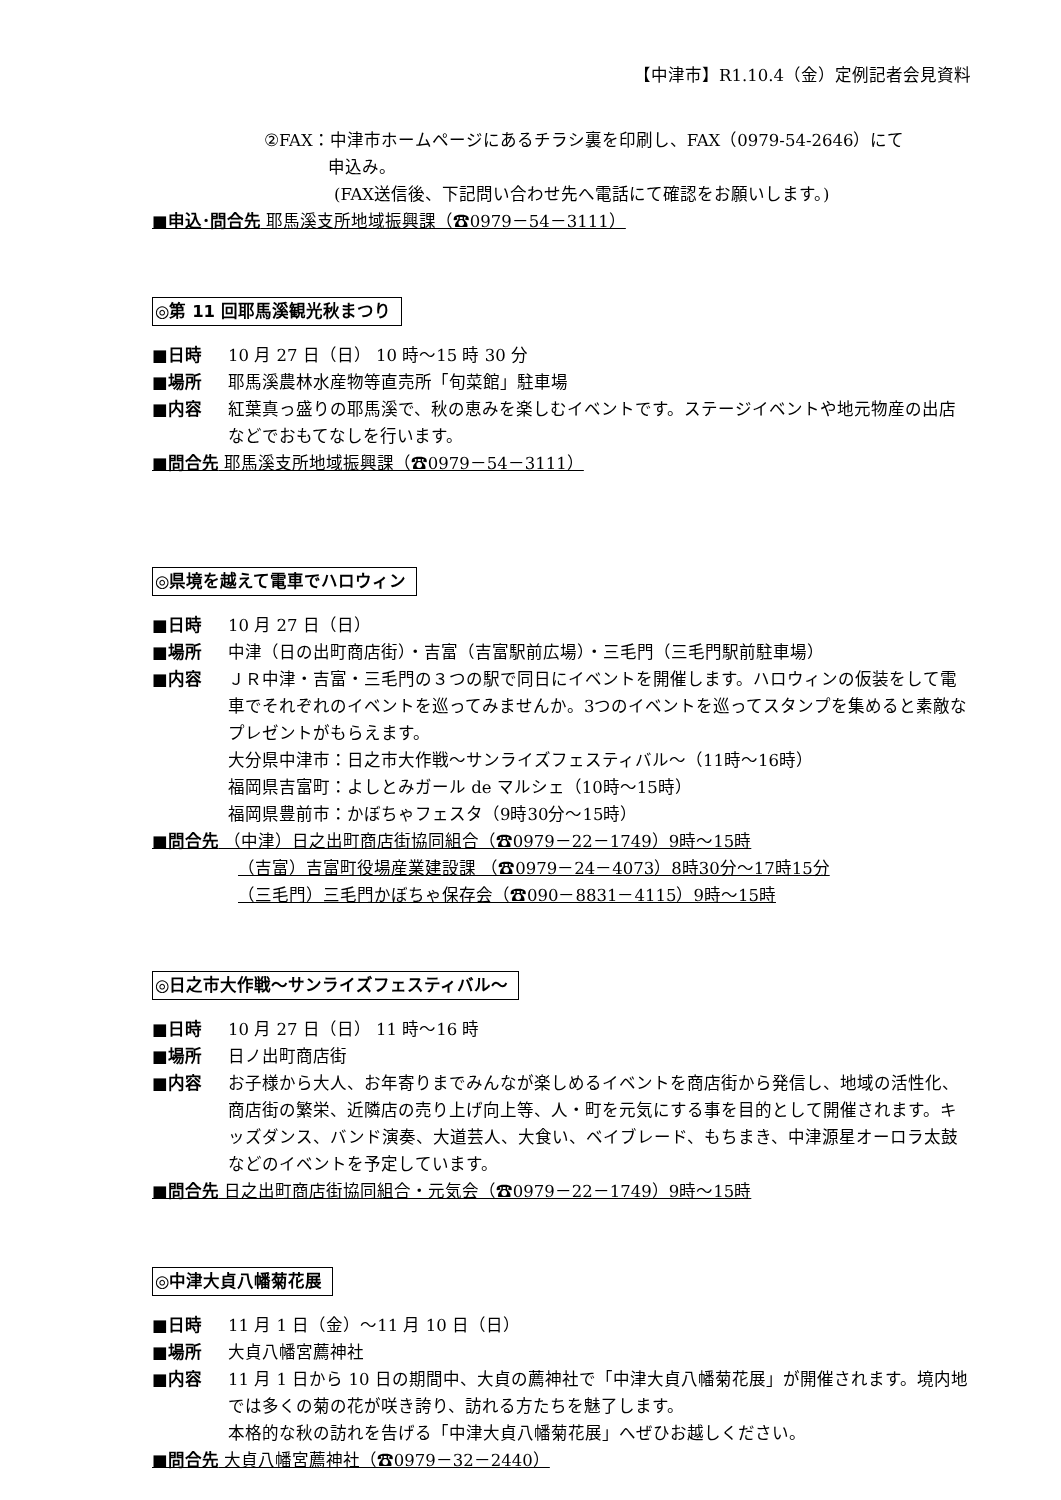【中津市】R1.10.4（金）定例記者会見資料
②FAX：中津市ホームページにあるチラシ裏を印刷し、FAX（0979-54-2646）にて
申込み。
(FAX送信後、下記問い合わせ先へ電話にて確認をお願いします。)
■申込･問合先 耶馬溪支所地域振興課（☎0979－54－3111）
◎第 11 回耶馬溪観光秋まつり
■日時 10 月 27 日（日） 10 時～15 時 30 分
■場所 耶馬溪農林水産物等直売所「旬菜館」駐車場
■内容 紅葉真っ盛りの耶馬溪で、秋の恵みを楽しむイベントです。ステージイベントや地元物産の出店などでおもてなしを行います。
■問合先 耶馬溪支所地域振興課（☎0979－54－3111）
◎県境を越えて電車でハロウィン
■日時 10 月 27 日（日）
■場所 中津（日の出町商店街）・吉富（吉富駅前広場）・三毛門（三毛門駅前駐車場）
■内容 ＪＲ中津・吉富・三毛門の３つの駅で同日にイベントを開催します。ハロウィンの仮装をして電車でそれぞれのイベントを巡ってみませんか。3つのイベントを巡ってスタンプを集めると素敵なプレゼントがもらえます。
大分県中津市：日之市大作戦～サンライズフェスティバル～（11時～16時）
福岡県吉富町：よしとみガール de マルシェ（10時～15時）
福岡県豊前市：かぼちゃフェスタ（9時30分～15時）
■問合先 （中津）日之出町商店街協同組合（☎0979－22－1749）9時～15時
（吉富）吉富町役場産業建設課 （☎0979－24－4073）8時30分～17時15分
（三毛門）三毛門かぼちゃ保存会（☎090－8831－4115）9時～15時
◎日之市大作戦～サンライズフェスティバル～
■日時 10 月 27 日（日） 11 時～16 時
■場所 日ノ出町商店街
■内容 お子様から大人、お年寄りまでみんなが楽しめるイベントを商店街から発信し、地域の活性化、商店街の繁栄、近隣店の売り上げ向上等、人・町を元気にする事を目的として開催されます。キッズダンス、バンド演奏、大道芸人、大食い、ベイブレード、もちまき、中津源星オーロラ太鼓などのイベントを予定しています。
■問合先 日之出町商店街協同組合・元気会（☎0979－22－1749）9時～15時
◎中津大貞八幡菊花展
■日時 11 月 1 日（金）～11 月 10 日（日）
■場所 大貞八幡宮薦神社
■内容 11 月 1 日から 10 日の期間中、大貞の薦神社で「中津大貞八幡菊花展」が開催されます。境内地では多くの菊の花が咲き誇り、訪れる方たちを魅了します。
本格的な秋の訪れを告げる「中津大貞八幡菊花展」へぜひお越しください。
■問合先 大貞八幡宮薦神社（☎0979－32－2440）